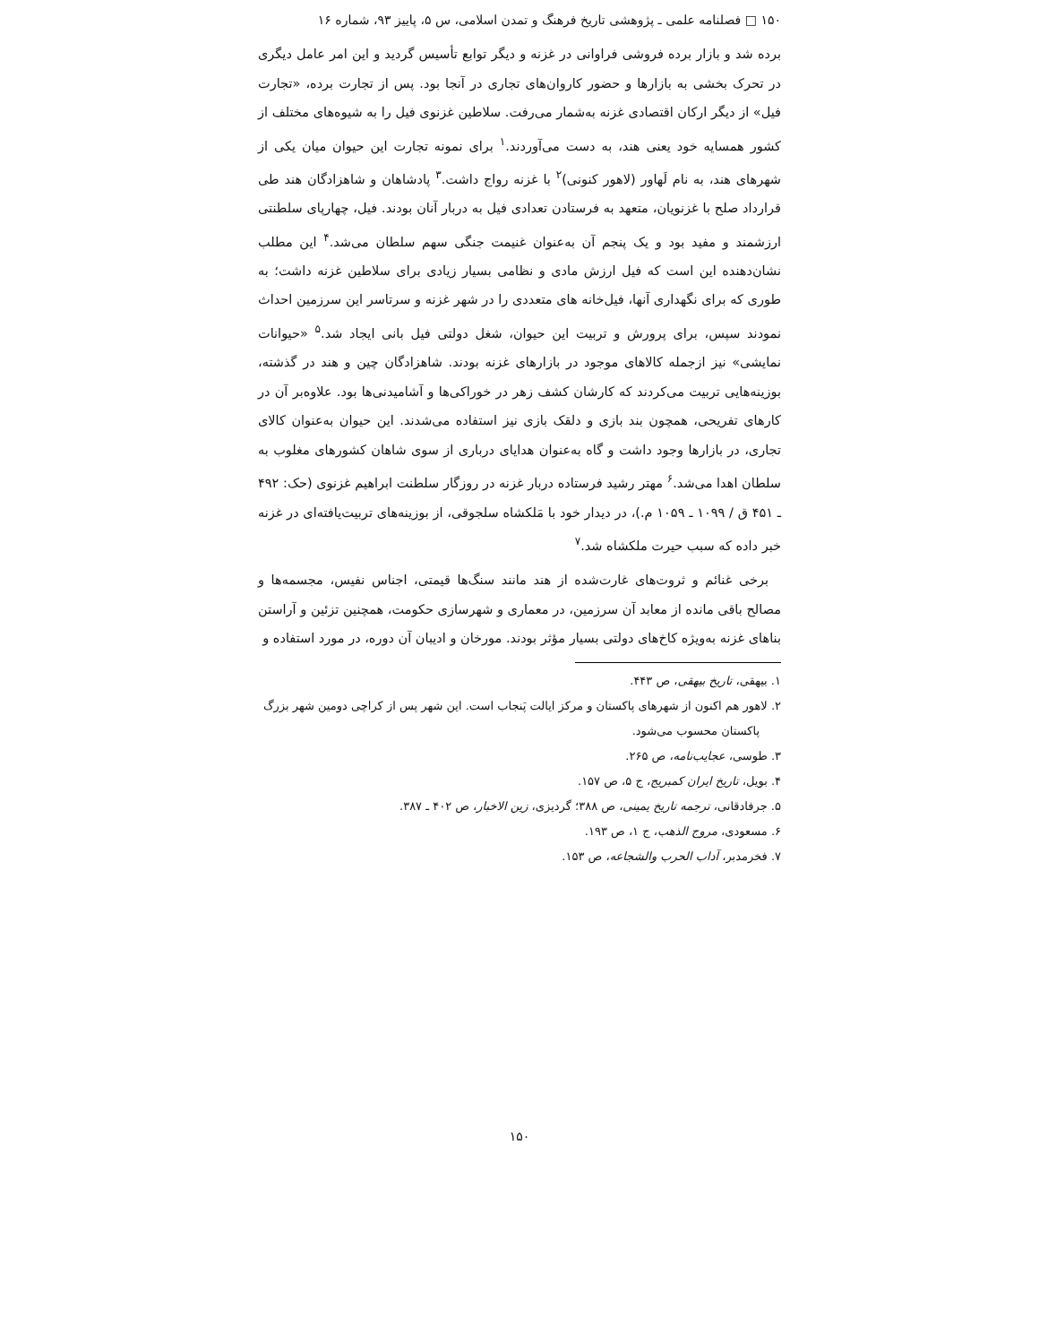۱۵۰ □ فصلنامه علمی ـ پژوهشی تاریخ فرهنگ و تمدن اسلامی، س ۵، پاییز ۹۳، شماره ۱۶
برده شد و بازار برده فروشی فراوانی در غزنه و دیگر توابع تأسیس گردید و این امر عامل دیگری در تحرک بخشی به بازارها و حضور کاروان‌های تجاری در آنجا بود. پس از تجارت برده، «تجارت فیل» از دیگر ارکان اقتصادی غزنه به‌شمار می‌رفت. سلاطین غزنوی فیل را به شیوه‌های مختلف از کشور همسایه خود یعنی هند، به دست می‌آوردند.<sup>۱</sup> برای نمونه تجارت این حیوان میان یکی از شهرهای هند، به نام لَهاور (لاهور کنونی)<sup>۲</sup> با غزنه رواج داشت.<sup>۳</sup> پادشاهان و شاهزادگان هند طی قرارداد صلح با غزنویان، متعهد به فرستادن تعدادی فیل به دربار آنان بودند. فیل، چهارپای سلطنتی ارزشمند و مفید بود و یک پنجم آن به‌عنوان غنیمت جنگی سهم سلطان می‌شد.<sup>۴</sup> این مطلب نشان‌دهنده این است که فیل ارزش مادی و نظامی بسیار زیادی برای سلاطین غزنه داشت؛ به طوری که برای نگهداری آنها، فیل‌خانه های متعددی را در شهر غزنه و سرتاسر این سرزمین احداث نمودند سپس، برای پرورش و تربیت این حیوان، شغل دولتی فیل بانی ایجاد شد.<sup>۵</sup> «حیوانات نمایشی» نیز ازجمله کالاهای موجود در بازارهای غزنه بودند. شاهزادگان چین و هند در گذشته، بوزینه‌هایی تربیت می‌کردند که کارشان کشف زهر در خوراکی‌ها و آشامیدنی‌ها بود. علاوه‌بر آن در کارهای تفریحی، همچون بند بازی و دلقک بازی نیز استفاده می‌شدند. این حیوان به‌عنوان کالای تجاری، در بازارها وجود داشت و گاه به‌عنوان هدایای درباری از سوی شاهان کشورهای مغلوب به سلطان اهدا می‌شد.<sup>۶</sup> مهتر رشید فرستاده دربار غزنه در روزگار سلطنت ابراهیم غزنوی (حک: ۴۹۲ ـ ۴۵۱ ق / ۱۰۹۹ ـ ۱۰۵۹ م.)، در دیدار خود با مَلکشاه سلجوقی، از بوزینه‌های تربیت‌یافته‌ای در غزنه خبر داده که سبب حیرت ملکشاه شد.<sup>۷</sup>
برخی غنائم و ثروت‌های غارت‌شده از هند مانند سنگ‌ها قیمتی، اجناس نفیس، مجسمه‌ها و مصالح باقی مانده از معابد آن سرزمین، در معماری و شهرسازی حکومت، همچنین تزئین و آراستن بناهای غزنه به‌ویژه کاخ‌های دولتی بسیار مؤثر بودند. مورخان و ادیبان آن دوره، در مورد استفاده و
۱. بیهقی، تاریخ بیهقی، ص ۴۴۳.
۲. لاهور هم اکنون از شهرهای پاکستان و مرکز ایالت پَنجاب است. این شهر پس از کراچی دومین شهر بزرگ
پاکستان محسوب می‌شود.
۳. طوسی، عجایب‌نامه، ص ۲۶۵.
۴. بویل، تاریخ ایران کمبریج، ج ۵، ص ۱۵۷.
۵. جرفادقانی، ترجمه تاریخ یمینی، ص ۳۸۸؛ گردیزی، زین الاخبار، ص ۴۰۲ ـ ۳۸۷.
۶. مسعودی، مروج الذهب، ج ۱، ص ۱۹۳.
۷. فخرمدبر، آداب الحرب والشجاعه، ص ۱۵۳.
۱۵۰